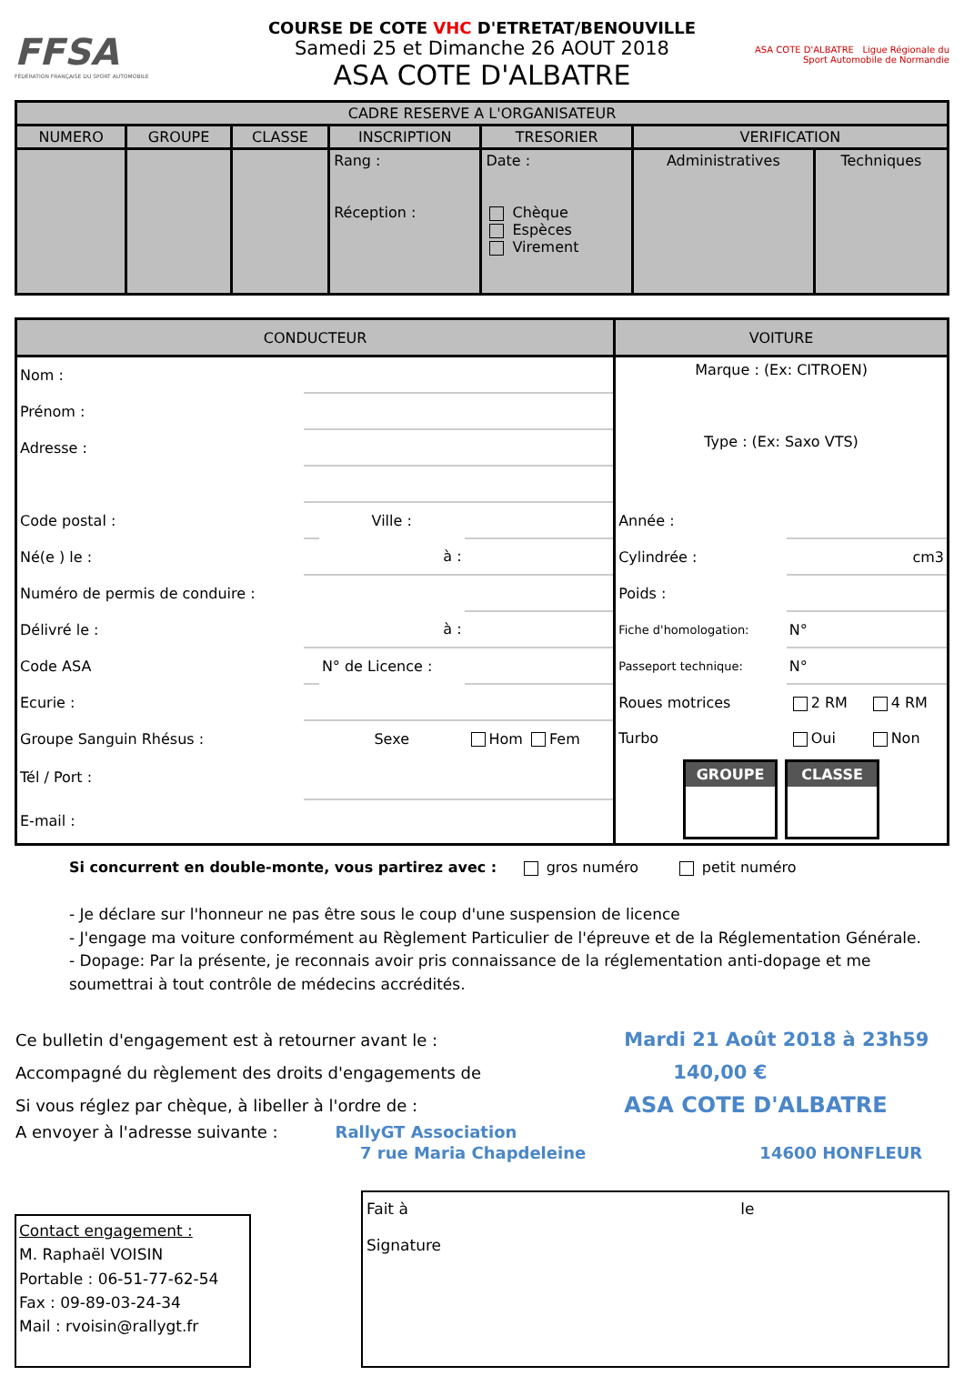FFSA
FÉDÉRATION FRANÇAISE DU SPORT AUTOMOBILE
COURSE DE COTE VHC D'ETRETAT/BENOUVILLE
Samedi 25 et Dimanche 26 AOUT 2018
ASA COTE D'ALBATRE
ASA COTE D'ALBATRE Ligue Régionale du Sport Automobile de Normandie
| CADRE RESERVE A L'ORGANISATEUR | | | | | | |
| --- | --- | --- | --- | --- | --- | --- |
| NUMERO | GROUPE | CLASSE | INSCRIPTION | TRESORIER | VERIFICATION | |
| | | | Rang : Réception : | Date : Chèque Espèces Virement | Administratives | Techniques |
| CONDUCTEUR | | | | VOITURE | | |
| Nom : | | | | Marque : (Ex: CITROEN) | | |
| Prénom : | | | | | | |
| Adresse : | | | | Type : (Ex: Saxo VTS) | | |
| Code postal : | | Ville : | | Année : | | |
| Né(e ) le : | | à : | | Cylindrée : | cm3 | |
| Numéro de permis de conduire : | | | | Poids : | | |
| Délivré le : | | à : | | Fiche d'homologation: | N° | |
| Code ASA | | N° de Licence : | | Passeport technique: | N° | |
| Ecurie : | | | | Roues motrices | 2 RM | 4 RM |
| Groupe Sanguin Rhésus : | | Sexe | Hom Fem | Turbo | Oui | Non |
| Tél / Port : | | | | GROUPE CLASSE | | |
| E-mail : | | | | | | |
Si concurrent en double-monte, vous partirez avec : gros numéro petit numéro
- Je déclare sur l'honneur ne pas être sous le coup d'une suspension de licence
- J'engage ma voiture conformément au Règlement Particulier de l'épreuve et de la Réglementation Générale.
- Dopage: Par la présente, je reconnais avoir pris connaissance de la réglementation anti-dopage et me soumettrai à tout contrôle de médecins accrédités.
| Ce bulletin d'engagement est à retourner avant le : | Mardi 21 Août 2018 à 23h59 |
| Accompagné du règlement des droits d'engagements de | 140,00 € |
| Si vous réglez par chèque, à libeller à l'ordre de : | ASA COTE D'ALBATRE |
| A envoyer à l'adresse suivante : RallyGT Association | |
| 7 rue Maria Chapdeleine | 14600 HONFLEUR |
Contact engagement :
M. Raphaël VOISIN
Portable : 06-51-77-62-54
Fax : 09-89-03-24-34
Mail : rvoisin@rallygt.fr
Fait à le
Signature